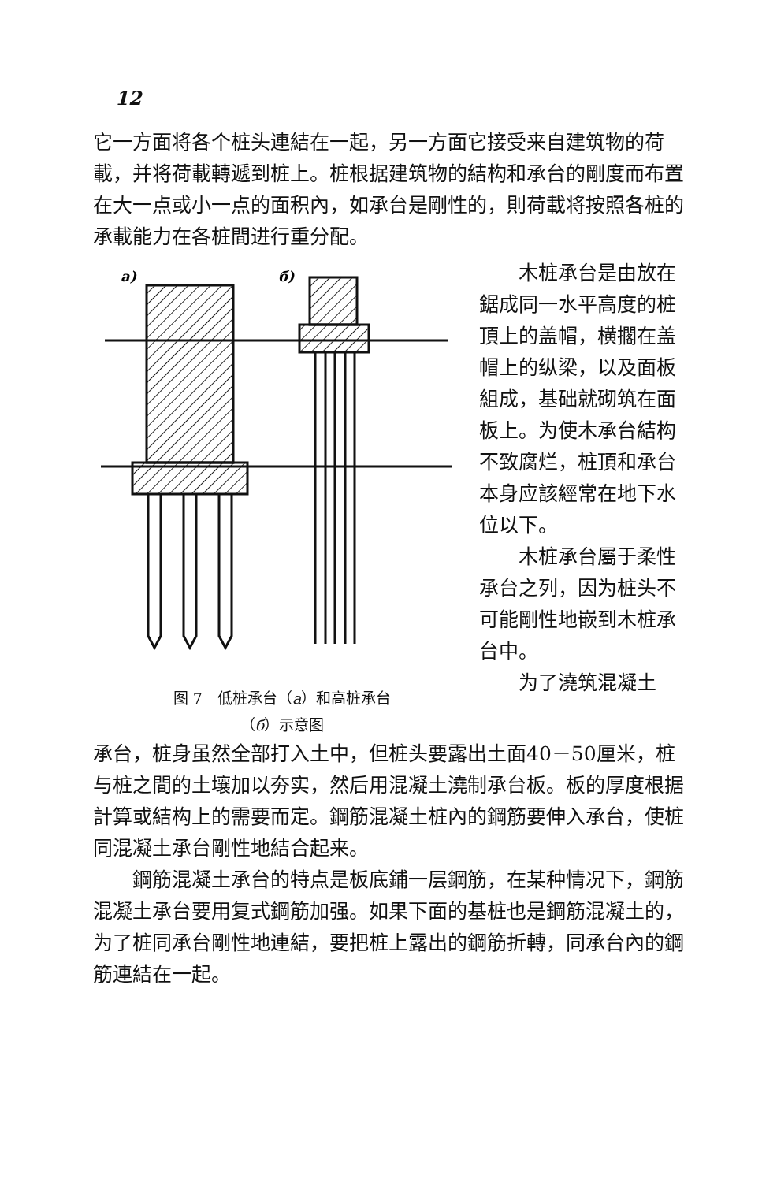12
它一方面将各个桩头連結在一起，另一方面它接受来自建筑物的荷載，并将荷載轉遞到桩上。桩根据建筑物的結构和承台的剛度而布置在大一点或小一点的面积內，如承台是剛性的，則荷載将按照各桩的承載能力在各桩間进行重分配。
a)
б)
图 7　低桩承台（a）和高桩承台
（б）示意图
木桩承台是由放在鋸成同一水平高度的桩頂上的盖帽，横擱在盖帽上的纵梁，以及面板組成，基础就砌筑在面板上。为使木承台結构不致腐烂，桩頂和承台本身应該經常在地下水位以下。
木桩承台屬于柔性承台之列，因为桩头不可能剛性地嵌到木桩承台中。
为了澆筑混凝土
承台，桩身虽然全部打入土中，但桩头要露出土面40－50厘米，桩与桩之間的土壤加以夯实，然后用混凝土澆制承台板。板的厚度根据計算或結构上的需要而定。鋼筋混凝土桩內的鋼筋要伸入承台，使桩同混凝土承台剛性地結合起来。
鋼筋混凝土承台的特点是板底鋪一层鋼筋，在某种情况下，鋼筋混凝土承台要用复式鋼筋加强。如果下面的基桩也是鋼筋混凝土的，为了桩同承台剛性地連結，要把桩上露出的鋼筋折轉，同承台內的鋼筋連結在一起。